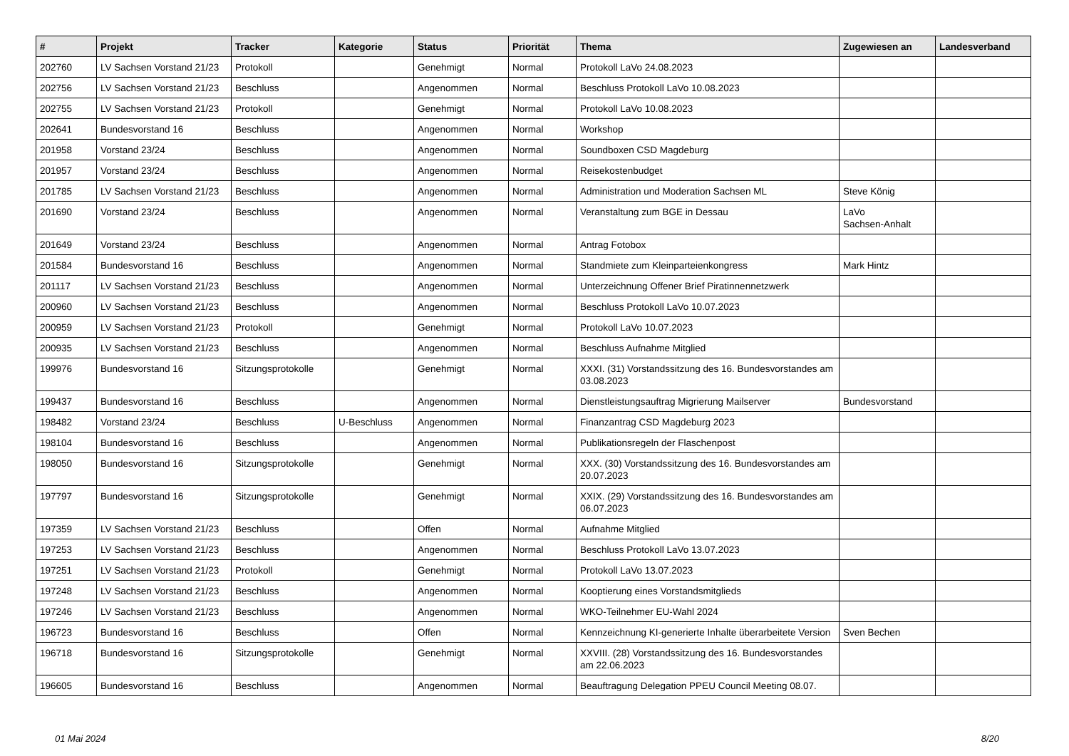| # | Projekt | Tracker | Kategorie | Status | Priorität | Thema | Zugewiesen an | Landesverband |
| --- | --- | --- | --- | --- | --- | --- | --- | --- |
| 202760 | LV Sachsen Vorstand 21/23 | Protokoll | | Genehmigt | Normal | Protokoll LaVo 24.08.2023 | | |
| 202756 | LV Sachsen Vorstand 21/23 | Beschluss | | Angenommen | Normal | Beschluss Protokoll LaVo 10.08.2023 | | |
| 202755 | LV Sachsen Vorstand 21/23 | Protokoll | | Genehmigt | Normal | Protokoll LaVo 10.08.2023 | | |
| 202641 | Bundesvorstand 16 | Beschluss | | Angenommen | Normal | Workshop | | |
| 201958 | Vorstand 23/24 | Beschluss | | Angenommen | Normal | Soundboxen CSD Magdeburg | | |
| 201957 | Vorstand 23/24 | Beschluss | | Angenommen | Normal | Reisekostenbudget | | |
| 201785 | LV Sachsen Vorstand 21/23 | Beschluss | | Angenommen | Normal | Administration und Moderation Sachsen ML | Steve König | |
| 201690 | Vorstand 23/24 | Beschluss | | Angenommen | Normal | Veranstaltung zum BGE in Dessau | LaVo Sachsen-Anhalt | |
| 201649 | Vorstand 23/24 | Beschluss | | Angenommen | Normal | Antrag Fotobox | | |
| 201584 | Bundesvorstand 16 | Beschluss | | Angenommen | Normal | Standmiete zum Kleinparteienkongress | Mark Hintz | |
| 201117 | LV Sachsen Vorstand 21/23 | Beschluss | | Angenommen | Normal | Unterzeichnung Offener Brief Piratinnennetzwerk | | |
| 200960 | LV Sachsen Vorstand 21/23 | Beschluss | | Angenommen | Normal | Beschluss Protokoll LaVo 10.07.2023 | | |
| 200959 | LV Sachsen Vorstand 21/23 | Protokoll | | Genehmigt | Normal | Protokoll LaVo 10.07.2023 | | |
| 200935 | LV Sachsen Vorstand 21/23 | Beschluss | | Angenommen | Normal | Beschluss Aufnahme Mitglied | | |
| 199976 | Bundesvorstand 16 | Sitzungsprotokolle | | Genehmigt | Normal | XXXI. (31) Vorstandssitzung des 16. Bundesvorstandes am 03.08.2023 | | |
| 199437 | Bundesvorstand 16 | Beschluss | | Angenommen | Normal | Dienstleistungsauftrag Migrierung Mailserver | Bundesvorstand | |
| 198482 | Vorstand 23/24 | Beschluss | U-Beschluss | Angenommen | Normal | Finanzantrag CSD Magdeburg 2023 | | |
| 198104 | Bundesvorstand 16 | Beschluss | | Angenommen | Normal | Publikationsregeln der Flaschenpost | | |
| 198050 | Bundesvorstand 16 | Sitzungsprotokolle | | Genehmigt | Normal | XXX. (30) Vorstandssitzung des 16. Bundesvorstandes am 20.07.2023 | | |
| 197797 | Bundesvorstand 16 | Sitzungsprotokolle | | Genehmigt | Normal | XXIX. (29) Vorstandssitzung des 16. Bundesvorstandes am 06.07.2023 | | |
| 197359 | LV Sachsen Vorstand 21/23 | Beschluss | | Offen | Normal | Aufnahme Mitglied | | |
| 197253 | LV Sachsen Vorstand 21/23 | Beschluss | | Angenommen | Normal | Beschluss Protokoll LaVo 13.07.2023 | | |
| 197251 | LV Sachsen Vorstand 21/23 | Protokoll | | Genehmigt | Normal | Protokoll LaVo 13.07.2023 | | |
| 197248 | LV Sachsen Vorstand 21/23 | Beschluss | | Angenommen | Normal | Kooptierung eines Vorstandsmitglieds | | |
| 197246 | LV Sachsen Vorstand 21/23 | Beschluss | | Angenommen | Normal | WKO-Teilnehmer EU-Wahl 2024 | | |
| 196723 | Bundesvorstand 16 | Beschluss | | Offen | Normal | Kennzeichnung KI-generierte Inhalte überarbeitete Version | Sven Bechen | |
| 196718 | Bundesvorstand 16 | Sitzungsprotokolle | | Genehmigt | Normal | XXVIII. (28) Vorstandssitzung des 16. Bundesvorstandes am 22.06.2023 | | |
| 196605 | Bundesvorstand 16 | Beschluss | | Angenommen | Normal | Beauftragung Delegation PPEU Council Meeting 08.07. | | |
01 Mai 2024 8/20